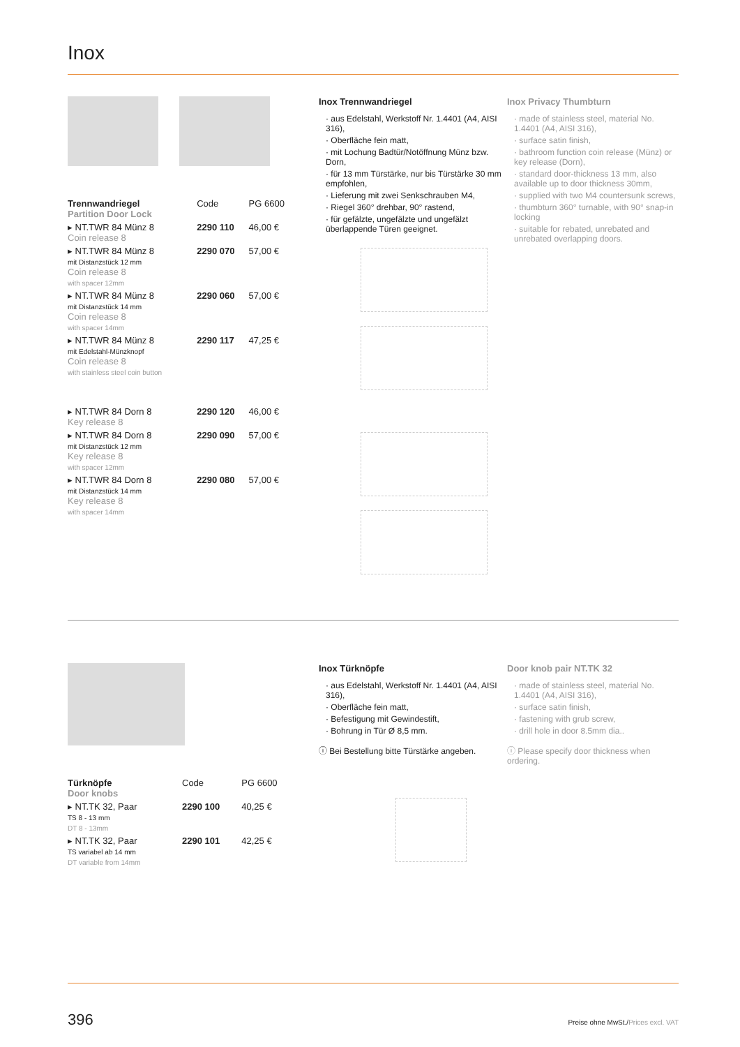Inox
| Trennwandriegel Partition Door Lock | Code | PG 6600 |
| --- | --- | --- |
| ▸ NT.TWR 84 Münz 8 Coin release 8 | 2290 110 | 46,00 € |
| ▸ NT.TWR 84 Münz 8 mit Distanzstück 12 mm Coin release 8 with spacer 12mm | 2290 070 | 57,00 € |
| ▸ NT.TWR 84 Münz 8 mit Distanzstück 14 mm Coin release 8 with spacer 14mm | 2290 060 | 57,00 € |
| ▸ NT.TWR 84 Münz 8 mit Edelstahl-Münzknopf Coin release 8 with stainless steel coin button | 2290 117 | 47,25 € |
| ▸ NT.TWR 84 Dorn 8 Key release 8 | 2290 120 | 46,00 € |
| ▸ NT.TWR 84 Dorn 8 mit Distanzstück 12 mm Key release 8 with spacer 12mm | 2290 090 | 57,00 € |
| ▸ NT.TWR 84 Dorn 8 mit Distanzstück 14 mm Key release 8 with spacer 14mm | 2290 080 | 57,00 € |
Inox Trennwandriegel
· aus Edelstahl, Werkstoff Nr. 1.4401 (A4, AISI 316),
· Oberfläche fein matt,
· mit Lochung Badtür/Notöffnung Münz bzw. Dorn,
· für 13 mm Türstärke, nur bis Türstärke 30 mm empfohlen,
· Lieferung mit zwei Senkschrauben M4,
· Riegel 360° drehbar, 90° rastend,
· für gefälzte, ungefälzte und ungefälzt überlappende Türen geeignet.
Inox Privacy Thumbturn
· made of stainless steel, material No. 1.4401 (A4, AISI 316),
· surface satin finish,
· bathroom function coin release (Münz) or key release (Dorn),
· standard door-thickness 13 mm, also available up to door thickness 30mm,
· supplied with two M4 countersunk screws,
· thumbturn 360° turnable, with 90° snap-in locking
· suitable for rebated, unrebated and unrebated overlapping doors.
| Türknöpfe Door knobs | Code | PG 6600 |
| --- | --- | --- |
| ▸ NT.TK 32, Paar TS 8 - 13 mm DT 8 - 13mm | 2290 100 | 40,25 € |
| ▸ NT.TK 32, Paar TS variabel ab 14 mm DT variable from 14mm | 2290 101 | 42,25 € |
Inox Türknöpfe
· aus Edelstahl, Werkstoff Nr. 1.4401 (A4, AISI 316),
· Oberfläche fein matt,
· Befestigung mit Gewindestift,
· Bohrung in Tür Ø 8,5 mm.
ⓘ Bei Bestellung bitte Türstärke angeben.
Door knob pair NT.TK 32
· made of stainless steel, material No. 1.4401 (A4, AISI 316),
· surface satin finish,
· fastening with grub screw,
· drill hole in door 8.5mm dia..
ⓘ Please specify door thickness when ordering.
396 Preise ohne MwSt./Prices excl. VAT